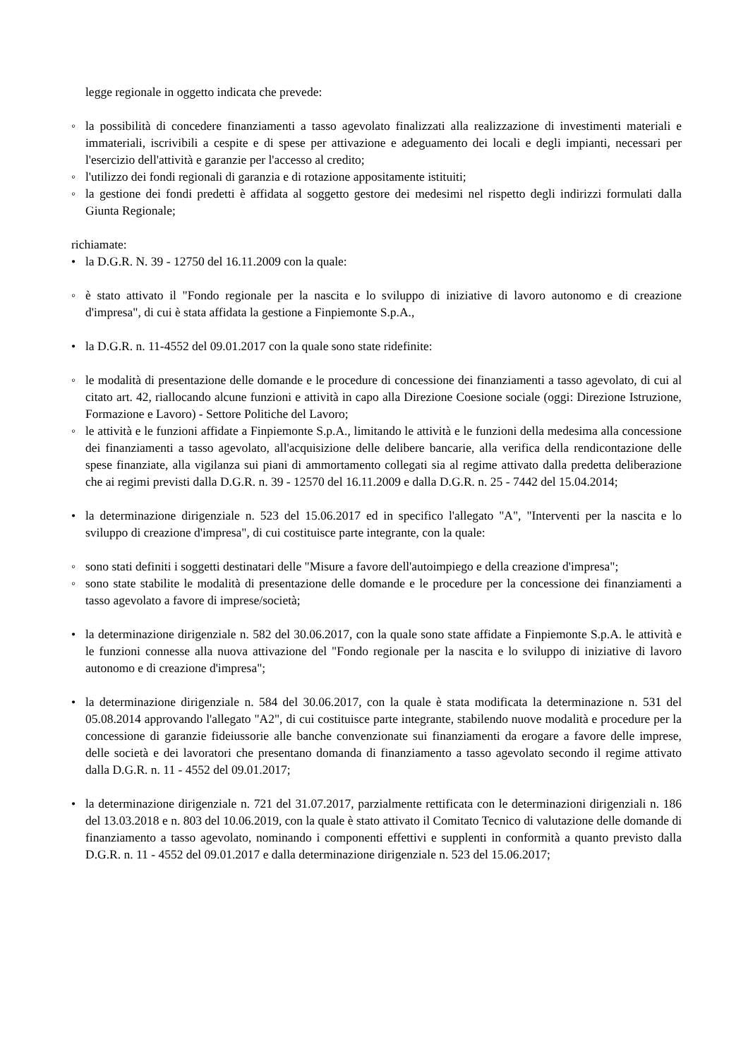legge regionale in oggetto indicata che prevede:
◦ la possibilità di concedere finanziamenti a tasso agevolato finalizzati alla realizzazione di investimenti materiali e immateriali, iscrivibili a cespite e di spese per attivazione e adeguamento dei locali e degli impianti, necessari per l'esercizio dell'attività e garanzie per l'accesso al credito;
◦ l'utilizzo dei fondi regionali di garanzia e di rotazione appositamente istituiti;
◦ la gestione dei fondi predetti è affidata al soggetto gestore dei medesimi nel rispetto degli indirizzi formulati dalla Giunta Regionale;
richiamate:
• la D.G.R. N. 39 - 12750 del 16.11.2009 con la quale:
◦ è stato attivato il "Fondo regionale per la nascita e lo sviluppo di iniziative di lavoro autonomo e di creazione d'impresa", di cui è stata affidata la gestione a Finpiemonte S.p.A.,
• la D.G.R. n. 11-4552 del 09.01.2017 con la quale sono state ridefinite:
◦ le modalità di presentazione delle domande e le procedure di concessione dei finanziamenti a tasso agevolato, di cui al citato art. 42, riallocando alcune funzioni e attività in capo alla Direzione Coesione sociale (oggi: Direzione Istruzione, Formazione e Lavoro) - Settore Politiche del Lavoro;
◦ le attività e le funzioni affidate a Finpiemonte S.p.A., limitando le attività e le funzioni della medesima alla concessione dei finanziamenti a tasso agevolato, all'acquisizione delle delibere bancarie, alla verifica della rendicontazione delle spese finanziate, alla vigilanza sui piani di ammortamento collegati sia al regime attivato dalla predetta deliberazione che ai regimi previsti dalla D.G.R. n. 39 - 12570 del 16.11.2009 e dalla D.G.R. n. 25 - 7442 del 15.04.2014;
• la determinazione dirigenziale n. 523 del 15.06.2017 ed in specifico l'allegato "A", "Interventi per la nascita e lo sviluppo di creazione d'impresa", di cui costituisce parte integrante, con la quale:
◦ sono stati definiti i soggetti destinatari delle "Misure a favore dell'autoimpiego e della creazione d'impresa";
◦ sono state stabilite le modalità di presentazione delle domande e le procedure per la concessione dei finanziamenti a tasso agevolato a favore di imprese/società;
• la determinazione dirigenziale n. 582 del 30.06.2017, con la quale sono state affidate a Finpiemonte S.p.A. le attività e le funzioni connesse alla nuova attivazione del "Fondo regionale per la nascita e lo sviluppo di iniziative di lavoro autonomo e di creazione d'impresa";
• la determinazione dirigenziale n. 584 del 30.06.2017, con la quale è stata modificata la determinazione n. 531 del 05.08.2014 approvando l'allegato "A2", di cui costituisce parte integrante, stabilendo nuove modalità e procedure per la concessione di garanzie fideiussorie alle banche convenzionate sui finanziamenti da erogare a favore delle imprese, delle società e dei lavoratori che presentano domanda di finanziamento a tasso agevolato secondo il regime attivato dalla D.G.R. n. 11 - 4552 del 09.01.2017;
• la determinazione dirigenziale n. 721 del 31.07.2017, parzialmente rettificata con le determinazioni dirigenziali n. 186 del 13.03.2018 e n. 803 del 10.06.2019, con la quale è stato attivato il Comitato Tecnico di valutazione delle domande di finanziamento a tasso agevolato, nominando i componenti effettivi e supplenti in conformità a quanto previsto dalla D.G.R. n. 11 - 4552 del 09.01.2017 e dalla determinazione dirigenziale n. 523 del 15.06.2017;